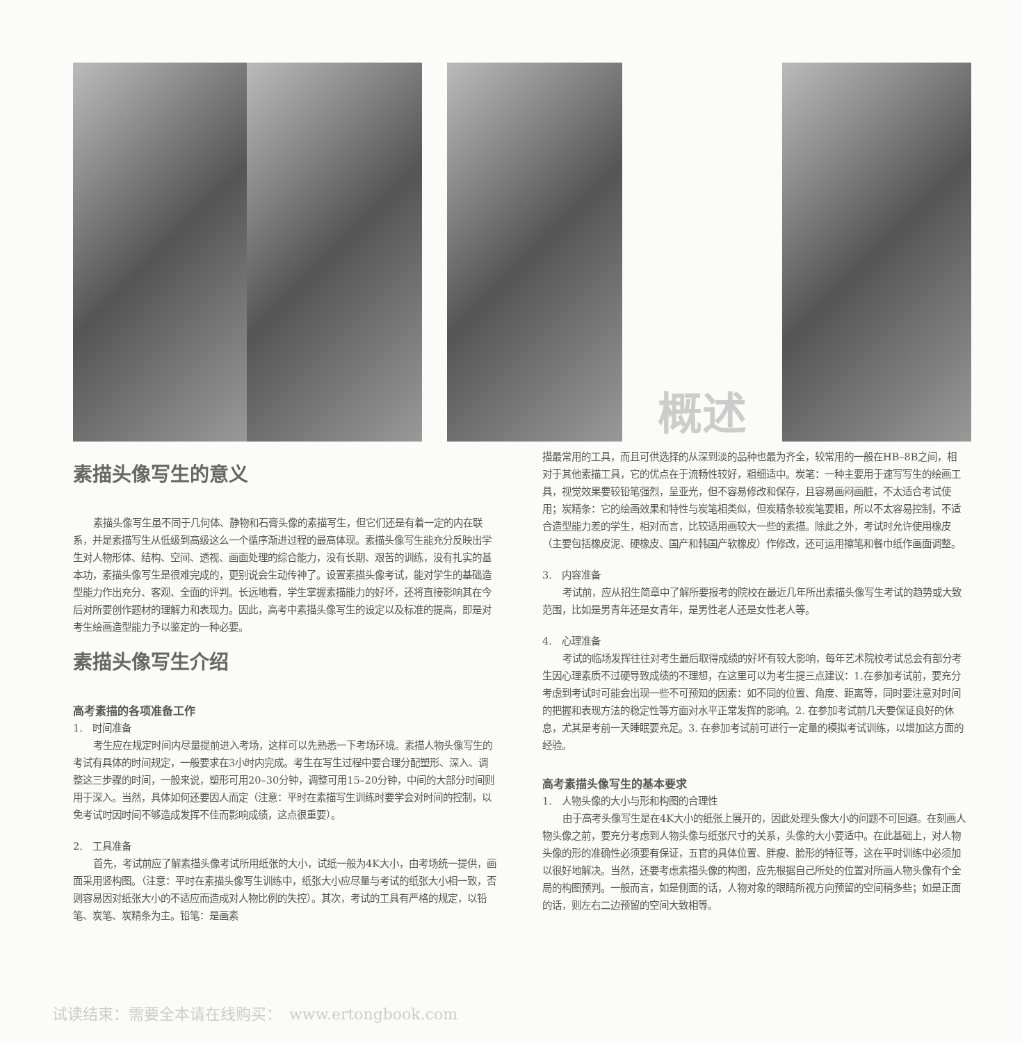概述
素描头像写生的意义
素描头像写生虽不同于几何体、静物和石膏头像的素描写生，但它们还是有着一定的内在联系，并是素描写生从低级到高级这么一个循序渐进过程的最高体现。素描头像写生能充分反映出学生对人物形体、结构、空间、透视、画面处理的综合能力，没有长期、艰苦的训练，没有扎实的基本功，素描头像写生是很难完成的，更别说会生动传神了。设置素描头像考试，能对学生的基础造型能力作出充分、客观、全面的评判。长远地看，学生掌握素描能力的好坏，还将直接影响其在今后对所要创作题材的理解力和表现力。因此，高考中素描头像写生的设定以及标准的提高，即是对考生绘画造型能力予以鉴定的一种必要。
素描头像写生介绍
高考素描的各项准备工作
1.　时间准备
考生应在规定时间内尽量提前进入考场，这样可以先熟悉一下考场环境。素描人物头像写生的考试有具体的时间规定，一般要求在3小时内完成。考生在写生过程中要合理分配塑形、深入、调整这三步骤的时间，一般来说，塑形可用20–30分钟，调整可用15–20分钟，中间的大部分时间则用于深入。当然，具体如何还要因人而定（注意：平时在素描写生训练时要学会对时间的控制，以免考试时因时间不够造成发挥不佳而影响成绩，这点很重要）。
2.　工具准备
首先，考试前应了解素描头像考试所用纸张的大小，试纸一般为4K大小，由考场统一提供，画面采用竖构图。（注意：平时在素描头像写生训练中，纸张大小应尽量与考试的纸张大小相一致，否则容易因对纸张大小的不适应而造成对人物比例的失控）。其次，考试的工具有严格的规定，以铅笔、炭笔、炭精条为主。铅笔：是画素
描最常用的工具，而且可供选择的从深到淡的品种也最为齐全，较常用的一般在HB–8B之间，相对于其他素描工具，它的优点在于流畅性较好，粗细适中。炭笔：一种主要用于速写写生的绘画工具，视觉效果要较铅笔强烈，呈亚光，但不容易修改和保存，且容易画闷画脏，不太适合考试使用；炭精条：它的绘画效果和特性与炭笔相类似，但炭精条较炭笔要粗，所以不太容易控制，不适合造型能力差的学生，相对而言，比较适用画较大一些的素描。除此之外，考试时允许使用橡皮（主要包括橡皮泥、硬橡皮、国产和韩国产软橡皮）作修改，还可运用擦笔和餐巾纸作画面调整。
3.　内容准备
考试前，应从招生简章中了解所要报考的院校在最近几年所出素描头像写生考试的趋势或大致范围，比如是男青年还是女青年，是男性老人还是女性老人等。
4.　心理准备
考试的临场发挥往往对考生最后取得成绩的好坏有较大影响，每年艺术院校考试总会有部分考生因心理素质不过硬导致成绩的不理想，在这里可以为考生提三点建议：1.在参加考试前，要充分考虑到考试时可能会出现一些不可预知的因素：如不同的位置、角度、距离等，同时要注意对时间的把握和表现方法的稳定性等方面对水平正常发挥的影响。2. 在参加考试前几天要保证良好的休息，尤其是考前一天睡眠要充足。3. 在参加考试前可进行一定量的模拟考试训练，以增加这方面的经验。
高考素描头像写生的基本要求
1.　人物头像的大小与形和构图的合理性
由于高考头像写生是在4K大小的纸张上展开的，因此处理头像大小的问题不可回避。在刻画人物头像之前，要充分考虑到人物头像与纸张尺寸的关系，头像的大小要适中。在此基础上，对人物头像的形的准确性必须要有保证，五官的具体位置、胖瘦、脸形的特征等，这在平时训练中必须加以很好地解决。当然，还要考虑素描头像的构图，应先根据自己所处的位置对所画人物头像有个全局的构图预判。一般而言，如是侧面的话，人物对象的眼睛所视方向预留的空间稍多些；如是正面的话，则左右二边预留的空间大致相等。
试读结束：需要全本请在线购买：　www.ertongbook.com